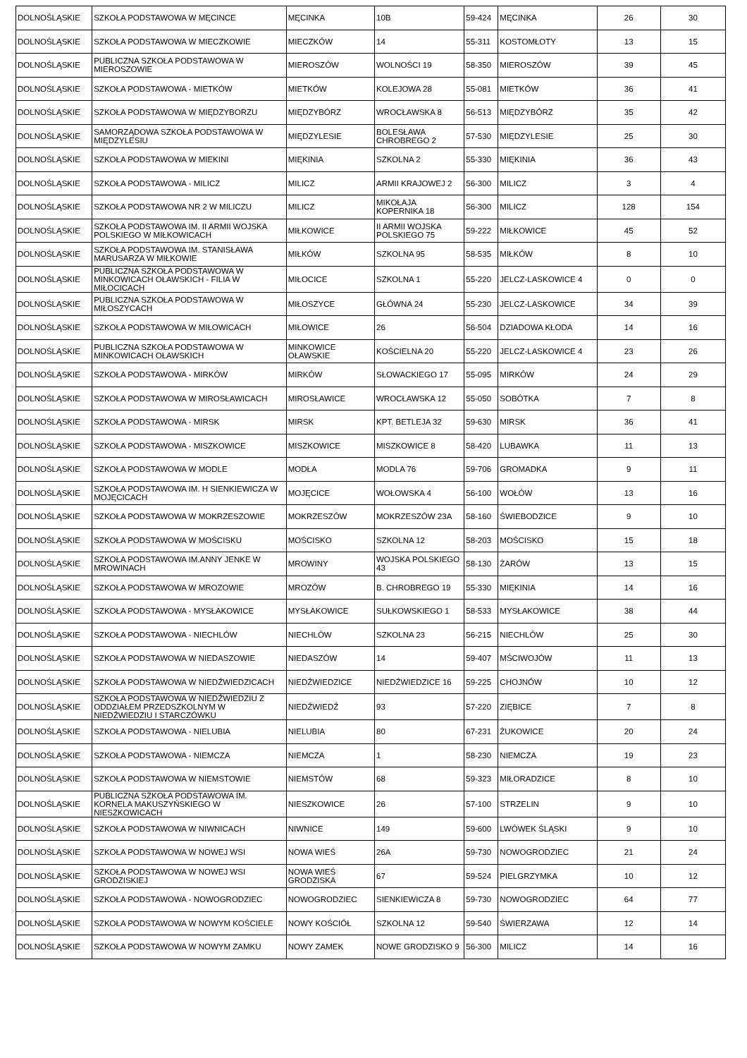| DOLNOŚLĄSKIE | SZKOŁA PODSTAWOWA W MĘCINCE | MĘCINKA | 10B | 59-424 | MĘCINKA | 26 | 30 |
| DOLNOŚLĄSKIE | SZKOŁA PODSTAWOWA W MIECZKOWIE | MIECZKÓW | 14 | 55-311 | KOSTOMŁOTY | 13 | 15 |
| DOLNOŚLĄSKIE | PUBLICZNA SZKOŁA PODSTAWOWA W MIEROSZOWIE | MIEROSZÓW | WOLNOŚCI 19 | 58-350 | MIEROSZÓW | 39 | 45 |
| DOLNOŚLĄSKIE | SZKOŁA PODSTAWOWA - MIETKÓW | MIETKÓW | KOLEJOWA 28 | 55-081 | MIETKÓW | 36 | 41 |
| DOLNOŚLĄSKIE | SZKOŁA PODSTAWOWA W MIĘDZYBORZU | MIĘDZYBÓRZ | WROCŁAWSKA 8 | 56-513 | MIĘDZYBÓRZ | 35 | 42 |
| DOLNOŚLĄSKIE | SAMORZĄDOWA SZKOŁA PODSTAWOWA W MIĘDZYLESIU | MIĘDZYLESIE | BOLESŁAWA CHROBREGO 2 | 57-530 | MIĘDZYLESIE | 25 | 30 |
| DOLNOŚLĄSKIE | SZKOŁA PODSTAWOWA W MIEKINI | MIĘKINIA | SZKOLNA 2 | 55-330 | MIĘKINIA | 36 | 43 |
| DOLNOŚLĄSKIE | SZKOŁA PODSTAWOWA - MILICZ | MILICZ | ARMII KRAJOWEJ 2 | 56-300 | MILICZ | 3 | 4 |
| DOLNOŚLĄSKIE | SZKOŁA PODSTAWOWA NR 2 W MILICZU | MILICZ | MIKOŁAJA KOPERNIKA 18 | 56-300 | MILICZ | 128 | 154 |
| DOLNOŚLĄSKIE | SZKOŁA PODSTAWOWA IM. II ARMII WOJSKA POLSKIEGO W MIŁKOWICACH | MIŁKOWICE | II ARMII WOJSKA POLSKIEGO 75 | 59-222 | MIŁKOWICE | 45 | 52 |
| DOLNOŚLĄSKIE | SZKOŁA PODSTAWOWA IM. STANISŁAWA MARUSARZA W MIŁKOWIE | MIŁKÓW | SZKOLNA 95 | 58-535 | MIŁKÓW | 8 | 10 |
| DOLNOŚLĄSKIE | PUBLICZNA SZKOŁA PODSTAWOWA W MINKOWICACH OŁAWSKICH - FILIA W MIŁOCICACH | MIŁOCICE | SZKOLNA 1 | 55-220 | JELCZ-LASKOWICE 4 | 0 | 0 |
| DOLNOŚLĄSKIE | PUBLICZNA SZKOŁA PODSTAWOWA W MIŁOSZYCACH | MIŁOSZYCE | GŁÓWNA 24 | 55-230 | JELCZ-LASKOWICE | 34 | 39 |
| DOLNOŚLĄSKIE | SZKOŁA PODSTAWOWA W MIŁOWICACH | MIŁOWICE | 26 | 56-504 | DZIADOWA KŁODA | 14 | 16 |
| DOLNOŚLĄSKIE | PUBLICZNA SZKOŁA PODSTAWOWA W MINKOWICACH OŁAWSKICH | MINKOWICE OŁAWSKIE | KOŚCIELNA 20 | 55-220 | JELCZ-LASKOWICE 4 | 23 | 26 |
| DOLNOŚLĄSKIE | SZKOŁA PODSTAWOWA - MIRKÓW | MIRKÓW | SŁOWACKIEGO 17 | 55-095 | MIRKÓW | 24 | 29 |
| DOLNOŚLĄSKIE | SZKOŁA PODSTAWOWA W MIROSŁAWICACH | MIROSŁAWICE | WROCŁAWSKA 12 | 55-050 | SOBÓTKA | 7 | 8 |
| DOLNOŚLĄSKIE | SZKOŁA PODSTAWOWA - MIRSK | MIRSK | KPT. BETLEJA 32 | 59-630 | MIRSK | 36 | 41 |
| DOLNOŚLĄSKIE | SZKOŁA PODSTAWOWA - MISZKOWICE | MISZKOWICE | MISZKOWICE 8 | 58-420 | LUBAWKA | 11 | 13 |
| DOLNOŚLĄSKIE | SZKOŁA PODSTAWOWA W MODLE | MODŁA | MODLA 76 | 59-706 | GROMADKA | 9 | 11 |
| DOLNOŚLĄSKIE | SZKOŁA PODSTAWOWA IM. H SIENKIEWICZA W MOJĘCICACH | MOJĘCICE | WOŁOWSKA 4 | 56-100 | WOŁÓW | 13 | 16 |
| DOLNOŚLĄSKIE | SZKOŁA PODSTAWOWA W MOKRZESZOWIE | MOKRZESZÓW | MOKRZESZÓW 23A | 58-160 | ŚWIEBODZICE | 9 | 10 |
| DOLNOŚLĄSKIE | SZKOŁA PODSTAWOWA W MOŚCISKU | MOŚCISKO | SZKOLNA 12 | 58-203 | MOŚCISKO | 15 | 18 |
| DOLNOŚLĄSKIE | SZKOŁA PODSTAWOWA IM.ANNY JENKE W MROWINACH | MROWINY | WOJSKA POLSKIEGO 43 | 58-130 | ŻARÓW | 13 | 15 |
| DOLNOŚLĄSKIE | SZKOŁA PODSTAWOWA W MROZOWIE | MROZÓW | B. CHROBREGO 19 | 55-330 | MIĘKINIA | 14 | 16 |
| DOLNOŚLĄSKIE | SZKOŁA PODSTAWOWA - MYSŁAKOWICE | MYSŁAKOWICE | SUŁKOWSKIEGO 1 | 58-533 | MYSŁAKOWICE | 38 | 44 |
| DOLNOŚLĄSKIE | SZKOŁA PODSTAWOWA - NIECHLÓW | NIECHLÓW | SZKOLNA 23 | 56-215 | NIECHLÓW | 25 | 30 |
| DOLNOŚLĄSKIE | SZKOŁA PODSTAWOWA W NIEDASZOWIE | NIEDASZÓW | 14 | 59-407 | MŚCIWOJÓW | 11 | 13 |
| DOLNOŚLĄSKIE | SZKOŁA PODSTAWOWA W NIEDŹWIEDZICACH | NIEDŹWIEDZICE | NIEDŹWIEDZICE 16 | 59-225 | CHOJNÓW | 10 | 12 |
| DOLNOŚLĄSKIE | SZKOŁA PODSTAWOWA W NIEDŹWIEDZIU Z ODDZIAŁEM PRZEDSZKOLNYM W NIEDŹWIEDZIU I STARCZÓWKU | NIEDŹWIEDŹ | 93 | 57-220 | ZIĘBICE | 7 | 8 |
| DOLNOŚLĄSKIE | SZKOŁA PODSTAWOWA - NIELUBIA | NIELUBIA | 80 | 67-231 | ŻUKOWICE | 20 | 24 |
| DOLNOŚLĄSKIE | SZKOŁA PODSTAWOWA - NIEMCZA | NIEMCZA | 1 | 58-230 | NIEMCZA | 19 | 23 |
| DOLNOŚLĄSKIE | SZKOŁA PODSTAWOWA W NIEMSTOWIE | NIEMSTÓW | 68 | 59-323 | MIŁORADZICE | 8 | 10 |
| DOLNOŚLĄSKIE | PUBLICZNA SZKOŁA PODSTAWOWA IM. KORNELA MAKUSZYŃSKIEGO W NIESZKOWICACH | NIESZKOWICE | 26 | 57-100 | STRZELIN | 9 | 10 |
| DOLNOŚLĄSKIE | SZKOŁA PODSTAWOWA W NIWNICACH | NIWNICE | 149 | 59-600 | LWÓWEK ŚLĄSKI | 9 | 10 |
| DOLNOŚLĄSKIE | SZKOŁA PODSTAWOWA W NOWEJ WSI | NOWA WIEŚ | 26A | 59-730 | NOWOGRODZIEC | 21 | 24 |
| DOLNOŚLĄSKIE | SZKOŁA PODSTAWOWA W NOWEJ WSI GRODZISKIEJ | NOWA WIEŚ GRODZISKA | 67 | 59-524 | PIELGRZYMKA | 10 | 12 |
| DOLNOŚLĄSKIE | SZKOŁA PODSTAWOWA - NOWOGRODZIEC | NOWOGRODZIEC | SIENKIEWICZA 8 | 59-730 | NOWOGRODZIEC | 64 | 77 |
| DOLNOŚLĄSKIE | SZKOŁA PODSTAWOWA W NOWYM KOŚCIELE | NOWY KOŚCIÓŁ | SZKOLNA 12 | 59-540 | ŚWIERZAWA | 12 | 14 |
| DOLNOŚLĄSKIE | SZKOŁA PODSTAWOWA W NOWYM ZAMKU | NOWY ZAMEK | NOWE GRODZISKO 9 | 56-300 | MILICZ | 14 | 16 |